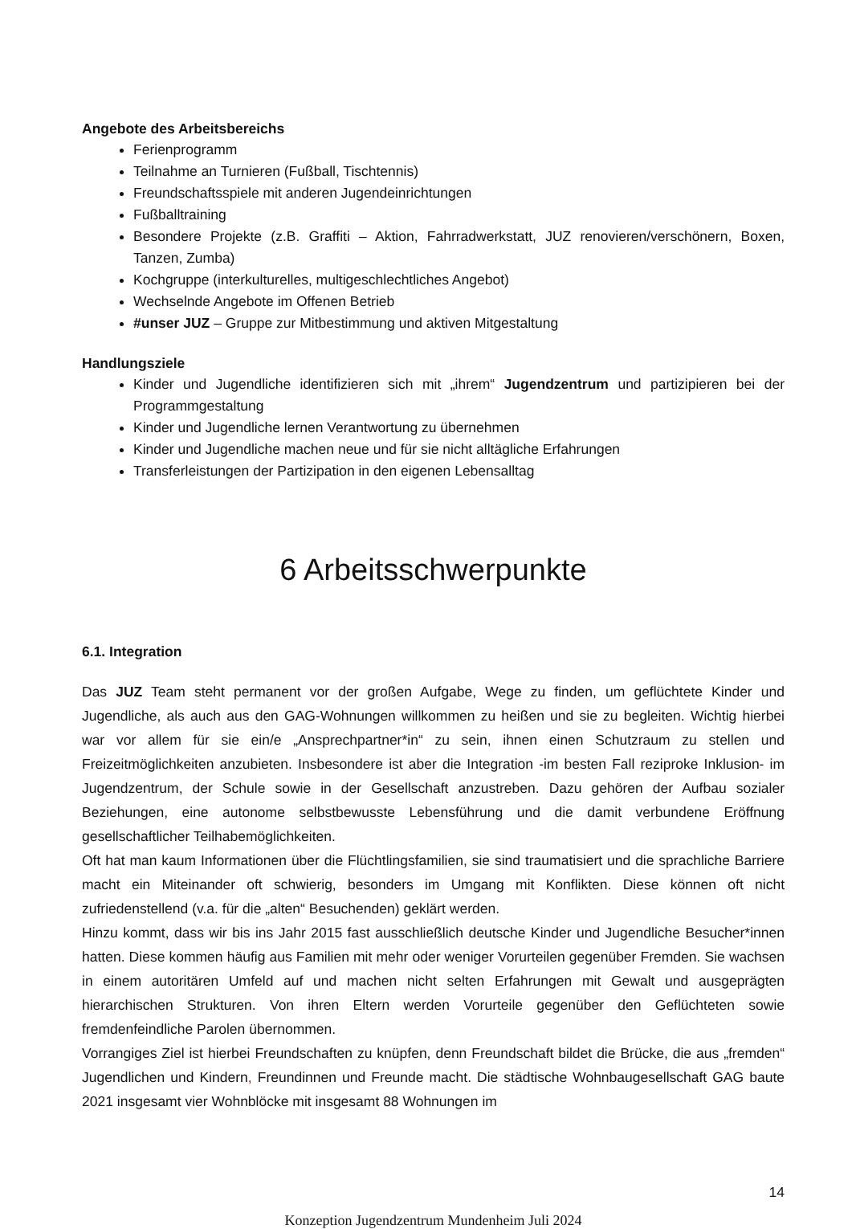Angebote des Arbeitsbereichs
Ferienprogramm
Teilnahme an Turnieren (Fußball, Tischtennis)
Freundschaftsspiele mit anderen Jugendeinrichtungen
Fußballtraining
Besondere Projekte (z.B. Graffiti – Aktion, Fahrradwerkstatt, JUZ renovieren/verschönern, Boxen, Tanzen, Zumba)
Kochgruppe (interkulturelles, multigeschlechtliches Angebot)
Wechselnde Angebote im Offenen Betrieb
#unser JUZ – Gruppe zur Mitbestimmung und aktiven Mitgestaltung
Handlungsziele
Kinder und Jugendliche identifizieren sich mit „ihrem“ Jugendzentrum und partizipieren bei der Programmgestaltung
Kinder und Jugendliche lernen Verantwortung zu übernehmen
Kinder und Jugendliche machen neue und für sie nicht alltägliche Erfahrungen
Transferleistungen der Partizipation in den eigenen Lebensalltag
6 Arbeitsschwerpunkte
6.1. Integration
Das JUZ Team steht permanent vor der großen Aufgabe, Wege zu finden, um geflüchtete Kinder und Jugendliche, als auch aus den GAG-Wohnungen willkommen zu heißen und sie zu begleiten. Wichtig hierbei war vor allem für sie ein/e „Ansprechpartner*in“ zu sein, ihnen einen Schutzraum zu stellen und Freizeitmöglichkeiten anzubieten. Insbesondere ist aber die Integration -im besten Fall reziproke Inklusion- im Jugendzentrum, der Schule sowie in der Gesellschaft anzustreben. Dazu gehören der Aufbau sozialer Beziehungen, eine autonome selbstbewusste Lebensführung und die damit verbundene Eröffnung gesellschaftlicher Teilhabemöglichkeiten.
Oft hat man kaum Informationen über die Flüchtlingsfamilien, sie sind traumatisiert und die sprachliche Barriere macht ein Miteinander oft schwierig, besonders im Umgang mit Konflikten. Diese können oft nicht zufriedenstellend (v.a. für die „alten“ Besuchenden) geklärt werden.
Hinzu kommt, dass wir bis ins Jahr 2015 fast ausschließlich deutsche Kinder und Jugendliche Besucher*innen hatten. Diese kommen häufig aus Familien mit mehr oder weniger Vorurteilen gegenüber Fremden. Sie wachsen in einem autoritären Umfeld auf und machen nicht selten Erfahrungen mit Gewalt und ausgeprägten hierarchischen Strukturen. Von ihren Eltern werden Vorurteile gegenüber den Geflüchteten sowie fremdenfeindliche Parolen übernommen.
Vorrangiges Ziel ist hierbei Freundschaften zu knüpfen, denn Freundschaft bildet die Brücke, die aus „fremden“ Jugendlichen und Kindern, Freundinnen und Freunde macht. Die städtische Wohnbaugesellschaft GAG baute 2021 insgesamt vier Wohnblöcke mit insgesamt 88 Wohnungen im
14
Konzeption Jugendzentrum Mundenheim Juli 2024